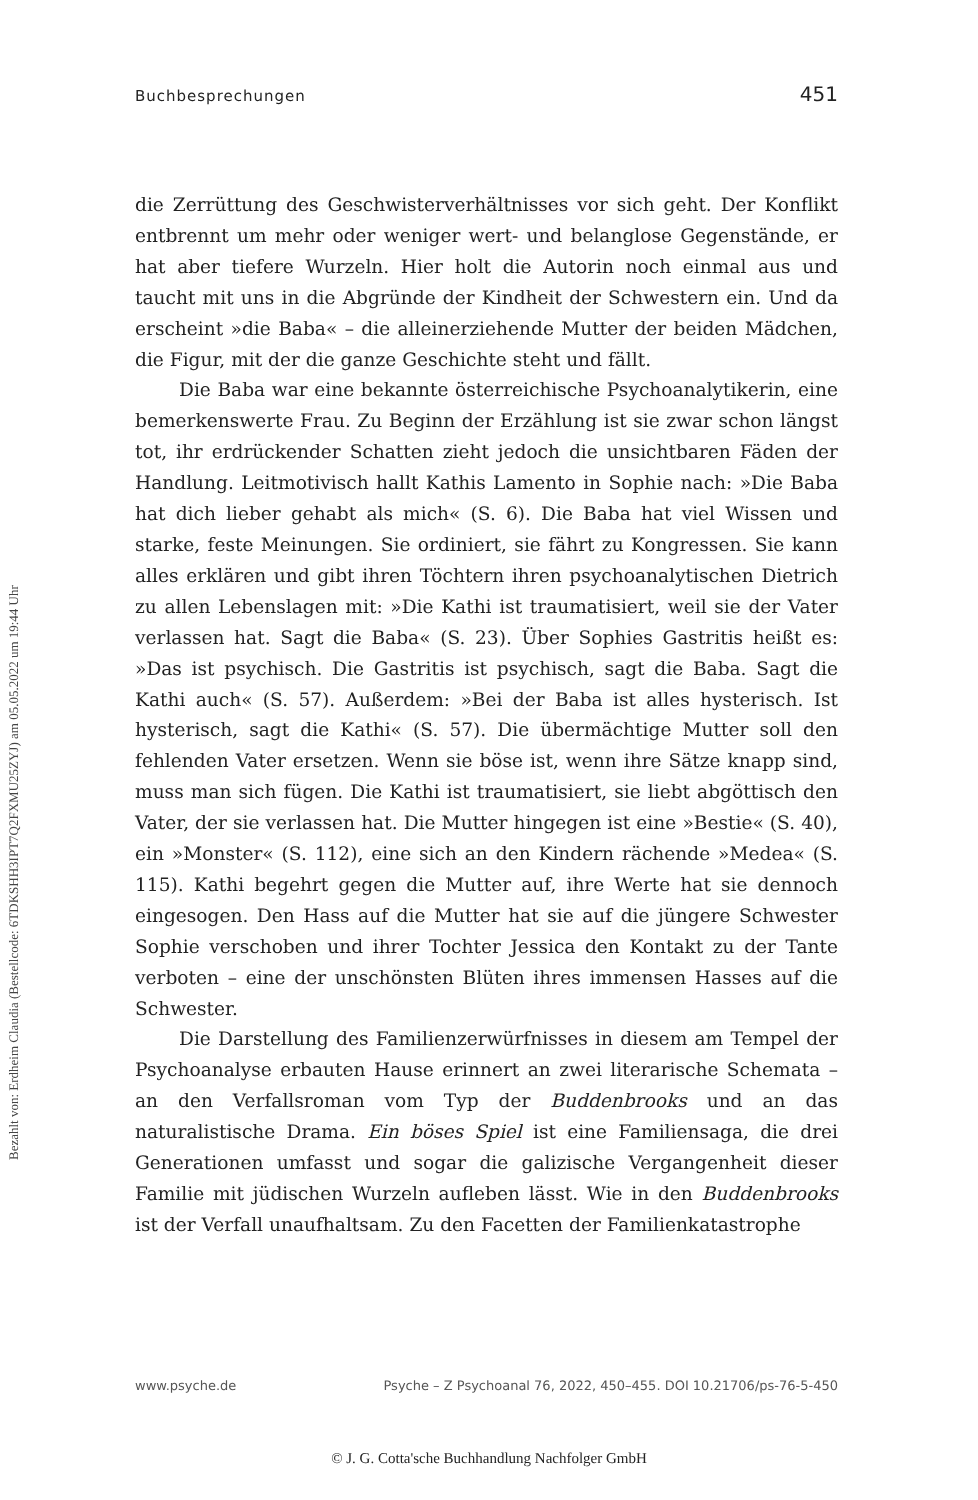Bezahlt von: Erdheim Claudia (Bestellcode: 6TDKSHH3IPT7Q2FXMU25ZYJ) am 05.05.2022 um 19:44 Uhr
Buchbesprechungen 451
die Zerrüttung des Geschwisterverhältnisses vor sich geht. Der Konflikt entbrennt um mehr oder weniger wert- und belanglose Gegenstände, er hat aber tiefere Wurzeln. Hier holt die Autorin noch einmal aus und taucht mit uns in die Abgründe der Kindheit der Schwestern ein. Und da erscheint »die Baba« – die alleinerziehende Mutter der beiden Mädchen, die Figur, mit der die ganze Geschichte steht und fällt.
Die Baba war eine bekannte österreichische Psychoanalytikerin, eine bemerkenswerte Frau. Zu Beginn der Erzählung ist sie zwar schon längst tot, ihr erdrückender Schatten zieht jedoch die unsichtbaren Fäden der Handlung. Leitmotivisch hallt Kathis Lamento in Sophie nach: »Die Baba hat dich lieber gehabt als mich« (S. 6). Die Baba hat viel Wissen und starke, feste Meinungen. Sie ordiniert, sie fährt zu Kongressen. Sie kann alles erklären und gibt ihren Töchtern ihren psychoanalytischen Dietrich zu allen Lebenslagen mit: »Die Kathi ist traumatisiert, weil sie der Vater verlassen hat. Sagt die Baba« (S. 23). Über Sophies Gastritis heißt es: »Das ist psychisch. Die Gastritis ist psychisch, sagt die Baba. Sagt die Kathi auch« (S. 57). Außerdem: »Bei der Baba ist alles hysterisch. Ist hysterisch, sagt die Kathi« (S. 57). Die übermächtige Mutter soll den fehlenden Vater ersetzen. Wenn sie böse ist, wenn ihre Sätze knapp sind, muss man sich fügen. Die Kathi ist traumatisiert, sie liebt abgöttisch den Vater, der sie verlassen hat. Die Mutter hingegen ist eine »Bestie« (S. 40), ein »Monster« (S. 112), eine sich an den Kindern rächende »Medea« (S. 115). Kathi begehrt gegen die Mutter auf, ihre Werte hat sie dennoch eingesogen. Den Hass auf die Mutter hat sie auf die jüngere Schwester Sophie verschoben und ihrer Tochter Jessica den Kontakt zu der Tante verboten – eine der unschönsten Blüten ihres immensen Hasses auf die Schwester.
Die Darstellung des Familienzerwürfnisses in diesem am Tempel der Psychoanalyse erbauten Hause erinnert an zwei literarische Schemata – an den Verfallsroman vom Typ der Buddenbrooks und an das naturalistische Drama. Ein böses Spiel ist eine Familiensaga, die drei Generationen umfasst und sogar die galizische Vergangenheit dieser Familie mit jüdischen Wurzeln aufleben lässt. Wie in den Buddenbrooks ist der Verfall unaufhaltsam. Zu den Facetten der Familienkatastrophe
www.psyche.de Psyche – Z Psychoanal 76, 2022, 450–455. DOI 10.21706/ps-76-5-450
© J. G. Cotta'sche Buchhandlung Nachfolger GmbH